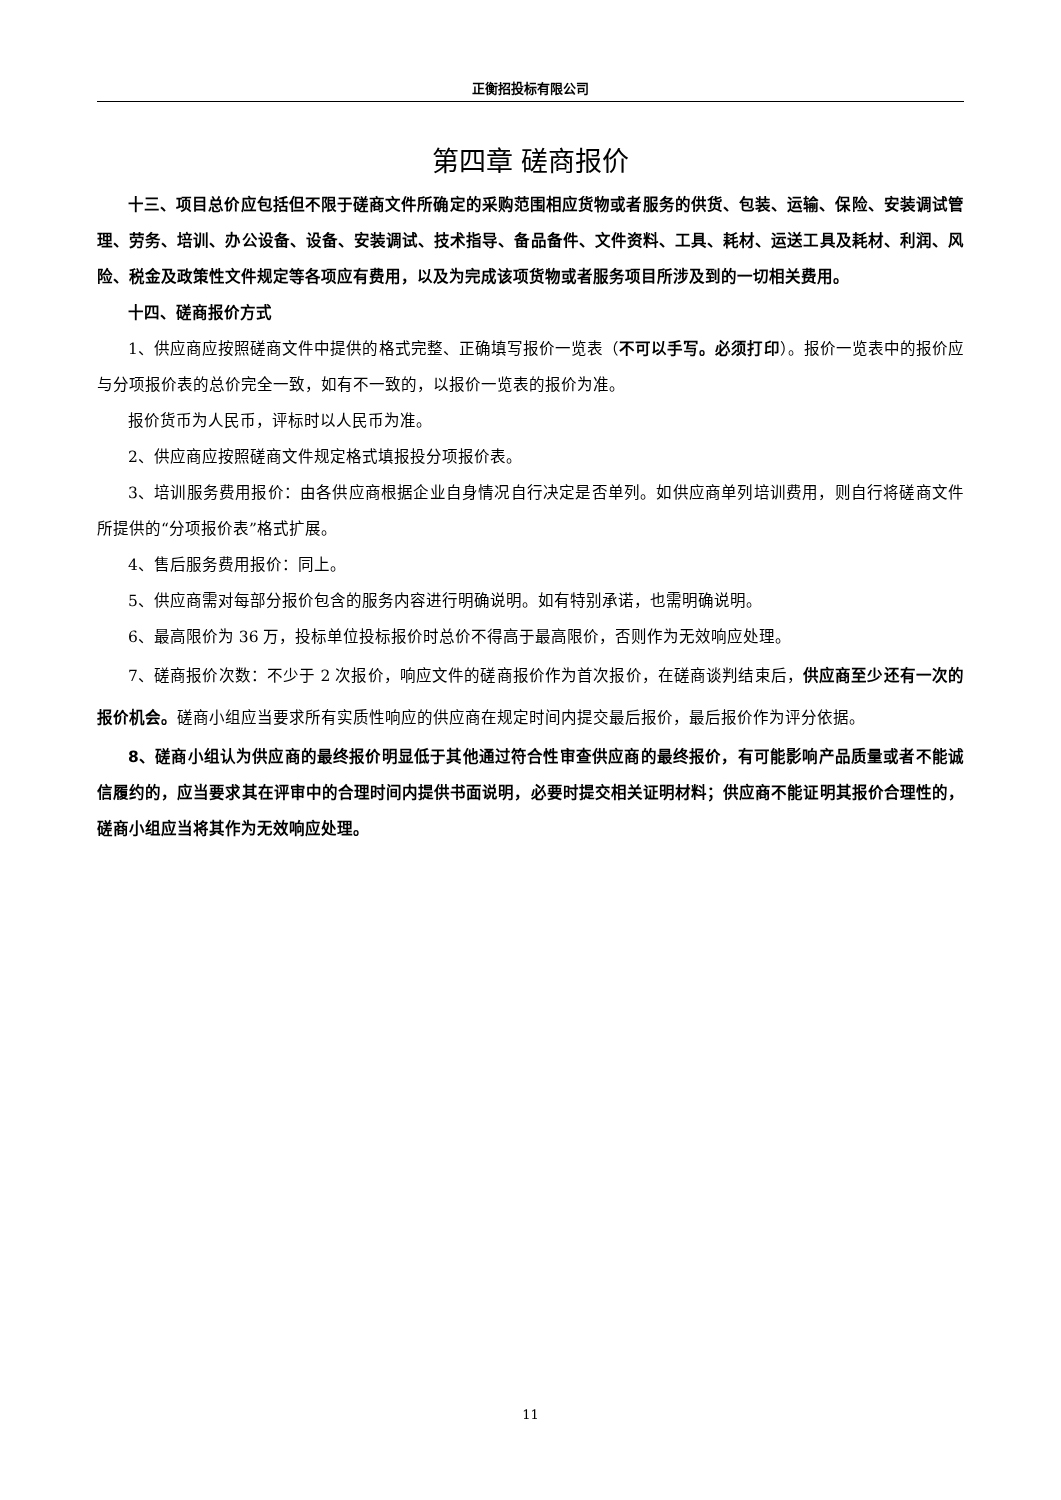正衡招投标有限公司
第四章 磋商报价
十三、项目总价应包括但不限于磋商文件所确定的采购范围相应货物或者服务的供货、包装、运输、保险、安装调试管理、劳务、培训、办公设备、设备、安装调试、技术指导、备品备件、文件资料、工具、耗材、运送工具及耗材、利润、风险、税金及政策性文件规定等各项应有费用，以及为完成该项货物或者服务项目所涉及到的一切相关费用。
十四、磋商报价方式
1、供应商应按照磋商文件中提供的格式完整、正确填写报价一览表（不可以手写。必须打印）。报价一览表中的报价应与分项报价表的总价完全一致，如有不一致的，以报价一览表的报价为准。
报价货币为人民币，评标时以人民币为准。
2、供应商应按照磋商文件规定格式填报投分项报价表。
3、培训服务费用报价：由各供应商根据企业自身情况自行决定是否单列。如供应商单列培训费用，则自行将磋商文件所提供的“分项报价表”格式扩展。
4、售后服务费用报价：同上。
5、供应商需对每部分报价包含的服务内容进行明确说明。如有特别承诺，也需明确说明。
6、最高限价为 36 万，投标单位投标报价时总价不得高于最高限价，否则作为无效响应处理。
7、磋商报价次数：不少于 2 次报价，响应文件的磋商报价作为首次报价，在磋商谈判结束后，供应商至少还有一次的报价机会。磋商小组应当要求所有实质性响应的供应商在规定时间内提交最后报价，最后报价作为评分依据。
8、磋商小组认为供应商的最终报价明显低于其他通过符合性审查供应商的最终报价，有可能影响产品质量或者不能诚信履约的，应当要求其在评审中的合理时间内提供书面说明，必要时提交相关证明材料；供应商不能证明其报价合理性的，磋商小组应当将其作为无效响应处理。
11